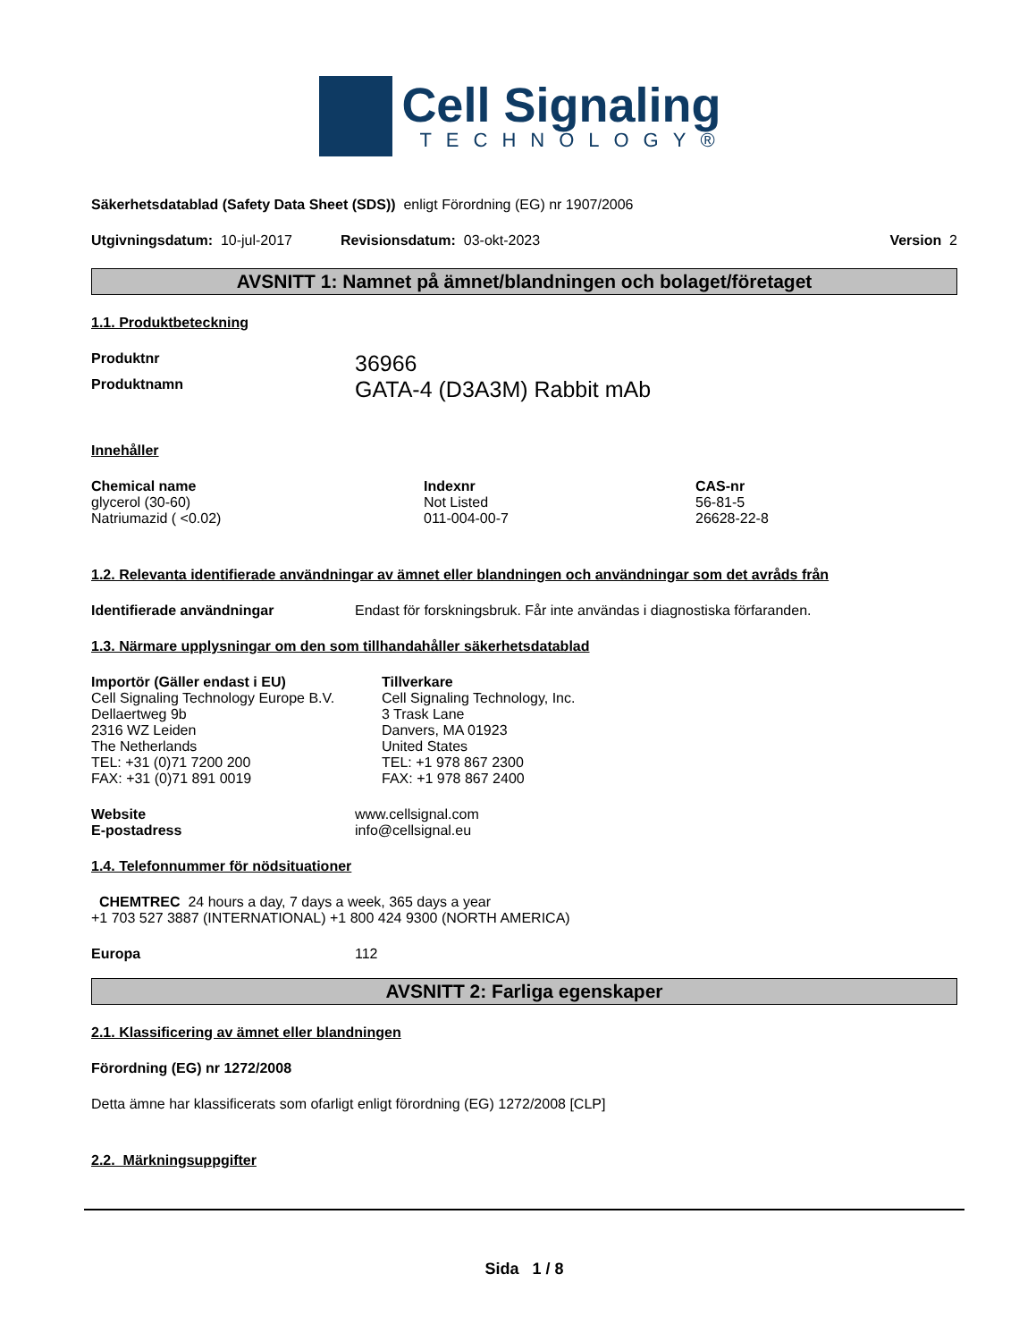Cell Signaling
TECHNOLOGY®
Säkerhetsdatablad (Safety Data Sheet (SDS)) enligt Förordning (EG) nr 1907/2006
Utgivningsdatum: 10-jul-2017 Revisionsdatum: 03-okt-2023 Version 2
AVSNITT 1: Namnet på ämnet/blandningen och bolaget/företaget
1.1. Produktbeteckning
| Produktnr | 36966 |
| Produktnamn | GATA-4 (D3A3M) Rabbit mAb |
Innehåller
| Chemical name | Indexnr | CAS-nr |
| --- | --- | --- |
| glycerol (30-60) | Not Listed | 56-81-5 |
| Natriumazid ( <0.02) | 011-004-00-7 | 26628-22-8 |
1.2. Relevanta identifierade användningar av ämnet eller blandningen och användningar som det avråds från
| Identifierade användningar | Endast för forskningsbruk. Får inte användas i diagnostiska förfaranden. |
1.3. Närmare upplysningar om den som tillhandahåller säkerhetsdatablad
Importör (Gäller endast i EU)
Cell Signaling Technology Europe B.V.
Dellaertweg 9b
2316 WZ Leiden
The Netherlands
TEL: +31 (0)71 7200 200
FAX: +31 (0)71 891 0019
Tillverkare
Cell Signaling Technology, Inc.
3 Trask Lane
Danvers, MA 01923
United States
TEL: +1 978 867 2300
FAX: +1 978 867 2400
| Website | www.cellsignal.com |
| E-postadress | info@cellsignal.eu |
1.4. Telefonnummer för nödsituationer
CHEMTREC 24 hours a day, 7 days a week, 365 days a year
+1 703 527 3887 (INTERNATIONAL) +1 800 424 9300 (NORTH AMERICA)
| Europa | 112 |
AVSNITT 2: Farliga egenskaper
2.1. Klassificering av ämnet eller blandningen
Förordning (EG) nr 1272/2008
Detta ämne har klassificerats som ofarligt enligt förordning (EG) 1272/2008 [CLP]
2.2. Märkningsuppgifter
Sida 1 / 8